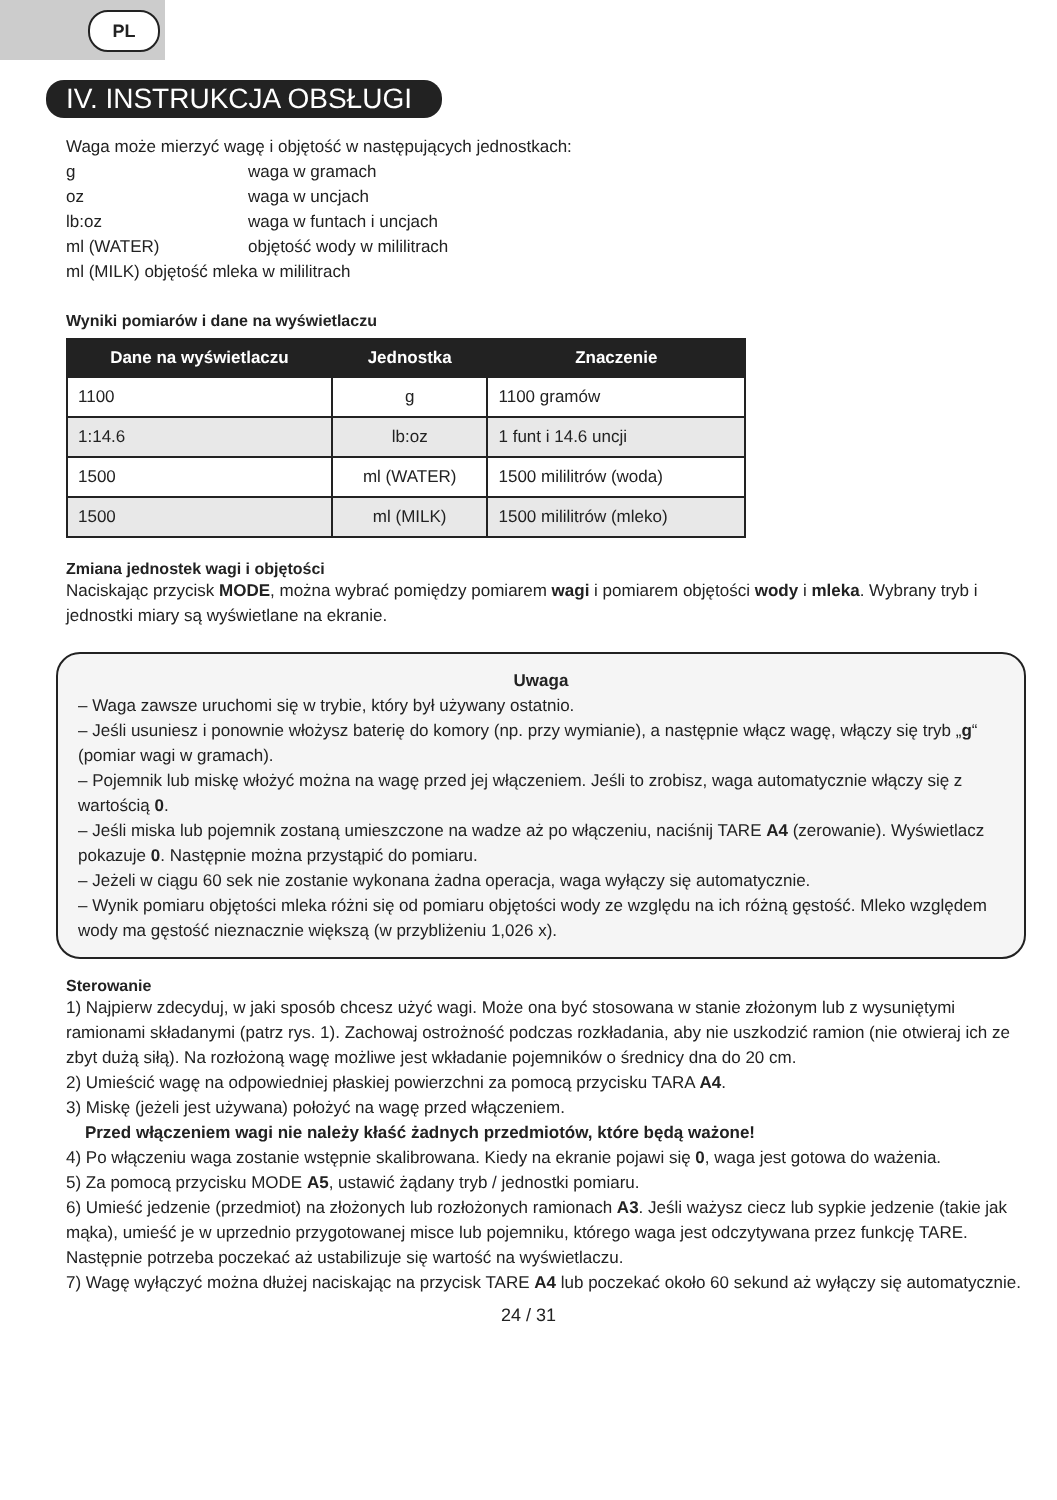PL
IV. INSTRUKCJA OBSŁUGI
Waga może mierzyć wagę i objętość w następujących jednostkach:
| g | waga w gramach |
| oz | waga w uncjach |
| lb:oz | waga w funtach i uncjach |
| ml (WATER) | objętość wody w mililitrach |
ml (MILK) objętość mleka w mililitrach
Wyniki pomiarów i dane na wyświetlaczu
| Dane na wyświetlaczu | Jednostka | Znaczenie |
| --- | --- | --- |
| 1100 | g | 1100 gramów |
| 1:14.6 | lb:oz | 1 funt i 14.6 uncji |
| 1500 | ml (WATER) | 1500 mililitrów (woda) |
| 1500 | ml (MILK) | 1500 mililitrów (mleko) |
Zmiana jednostek wagi i objętości
Naciskając przycisk MODE, można wybrać pomiędzy pomiarem wagi i pomiarem objętości wody i mleka. Wybrany tryb i jednostki miary są wyświetlane na ekranie.
Uwaga
– Waga zawsze uruchomi się w trybie, który był używany ostatnio.
– Jeśli usuniesz i ponownie włożysz baterię do komory (np. przy wymianie), a następnie włącz wagę, włączy się tryb „g“ (pomiar wagi w gramach).
– Pojemnik lub miskę włożyć można na wagę przed jej włączeniem. Jeśli to zrobisz, waga automatycznie włączy się z wartością 0.
– Jeśli miska lub pojemnik zostaną umieszczone na wadze aż po włączeniu, naciśnij TARE A4 (zerowanie). Wyświetlacz pokazuje 0. Następnie można przystąpić do pomiaru.
– Jeżeli w ciągu 60 sek nie zostanie wykonana żadna operacja, waga wyłączy się automatycznie.
– Wynik pomiaru objętości mleka różni się od pomiaru objętości wody ze względu na ich różną gęstość. Mleko względem wody ma gęstość nieznacznie większą (w przybliżeniu 1,026 x).
Sterowanie
1) Najpierw zdecyduj, w jaki sposób chcesz użyć wagi. Może ona być stosowana w stanie złożonym lub z wysuniętymi ramionami składanymi (patrz rys. 1). Zachowaj ostrożność podczas rozkładania, aby nie uszkodzić ramion (nie otwieraj ich ze zbyt dużą siłą). Na rozłożoną wagę możliwe jest wkładanie pojemników o średnicy dna do 20 cm.
2) Umieścić wagę na odpowiedniej płaskiej powierzchni za pomocą przycisku TARA A4.
3) Miskę (jeżeli jest używana) położyć na wagę przed włączeniem.
Przed włączeniem wagi nie należy kłaść żadnych przedmiotów, które będą ważone!
4) Po włączeniu waga zostanie wstępnie skalibrowana. Kiedy na ekranie pojawi się 0, waga jest gotowa do ważenia.
5) Za pomocą przycisku MODE A5, ustawić żądany tryb / jednostki pomiaru.
6) Umieść jedzenie (przedmiot) na złożonych lub rozłożonych ramionach A3. Jeśli ważysz ciecz lub sypkie jedzenie (takie jak mąka), umieść je w uprzednio przygotowanej misce lub pojemniku, którego waga jest odczytywana przez funkcję TARE. Następnie potrzeba poczekać aż ustabilizuje się wartość na wyświetlaczu.
7) Wagę wyłączyć można dłużej naciskając na przycisk TARE A4 lub poczekać około 60 sekund aż wyłączy się automatycznie.
24 / 31